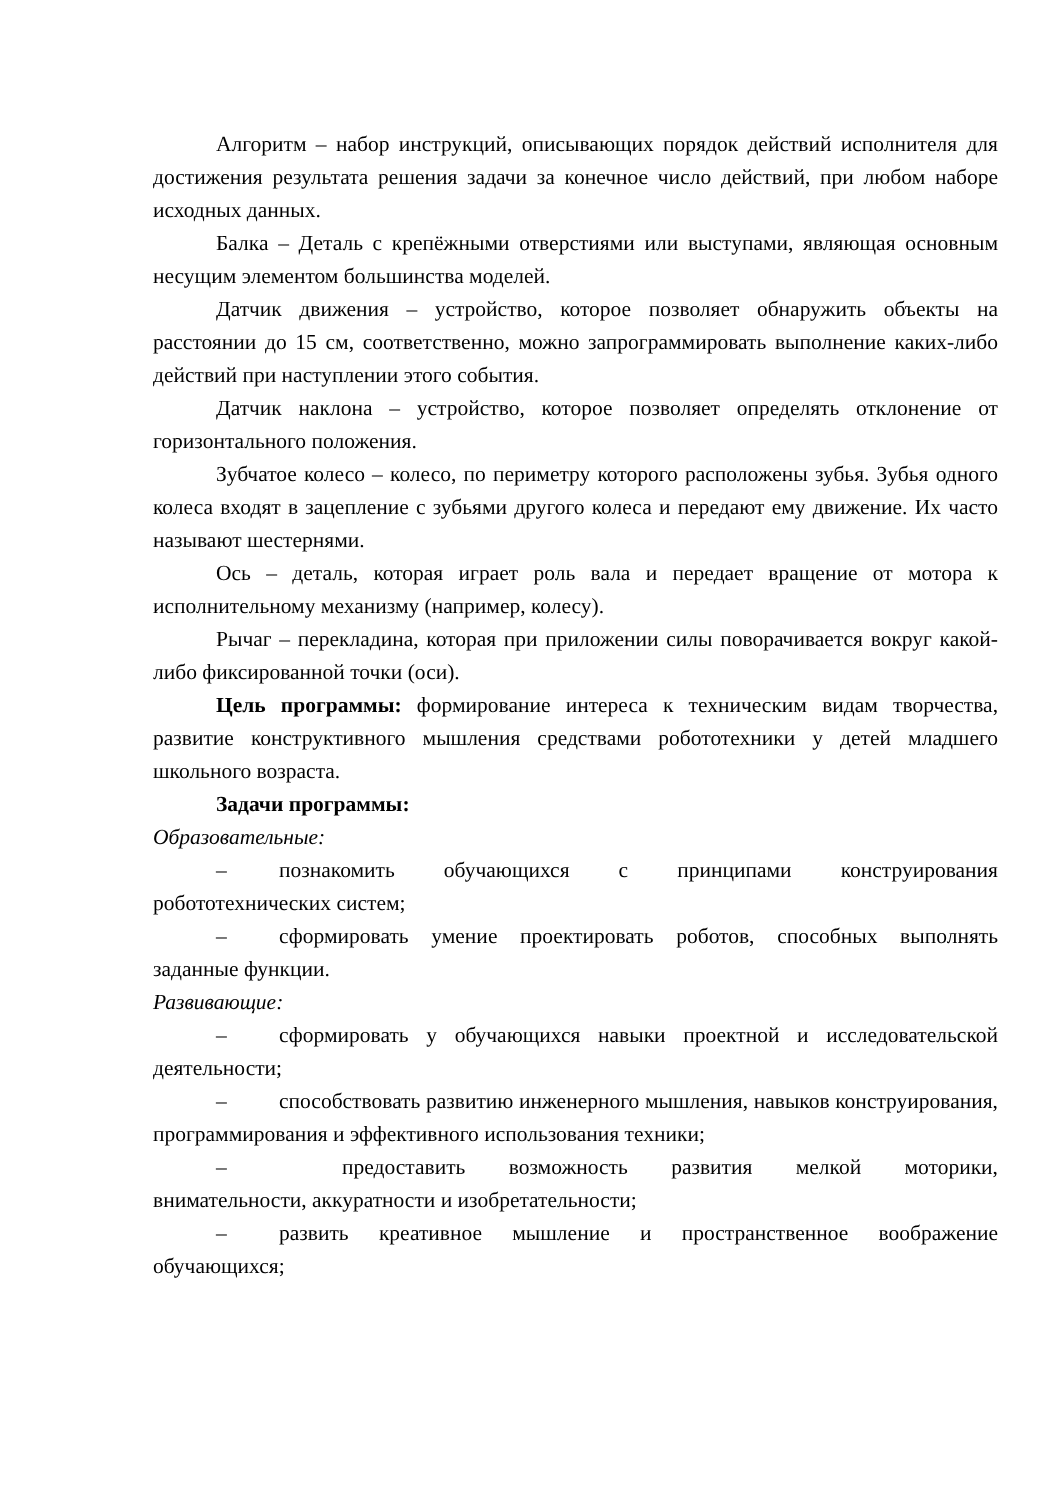Алгоритм – набор инструкций, описывающих порядок действий исполнителя для достижения результата решения задачи за конечное число действий, при любом наборе исходных данных.
Балка – Деталь с крепёжными отверстиями или выступами, являющая основным несущим элементом большинства моделей.
Датчик движения – устройство, которое позволяет обнаружить объекты на расстоянии до 15 см, соответственно, можно запрограммировать выполнение каких-либо действий при наступлении этого события.
Датчик наклона – устройство, которое позволяет определять отклонение от горизонтального положения.
Зубчатое колесо – колесо, по периметру которого расположены зубья. Зубья одного колеса входят в зацепление с зубьями другого колеса и передают ему движение. Их часто называют шестернями.
Ось – деталь, которая играет роль вала и передает вращение от мотора к исполнительному механизму (например, колесу).
Рычаг – перекладина, которая при приложении силы поворачивается вокруг какой-либо фиксированной точки (оси).
Цель программы: формирование интереса к техническим видам творчества, развитие конструктивного мышления средствами робототехники у детей младшего школьного возраста.
Задачи программы:
Образовательные:
– познакомить обучающихся с принципами конструирования робототехнических систем;
– сформировать умение проектировать роботов, способных выполнять заданные функции.
Развивающие:
– сформировать у обучающихся навыки проектной и исследовательской деятельности;
– способствовать развитию инженерного мышления, навыков конструирования, программирования и эффективного использования техники;
– предоставить возможность развития мелкой моторики, внимательности, аккуратности и изобретательности;
– развить креативное мышление и пространственное воображение обучающихся;